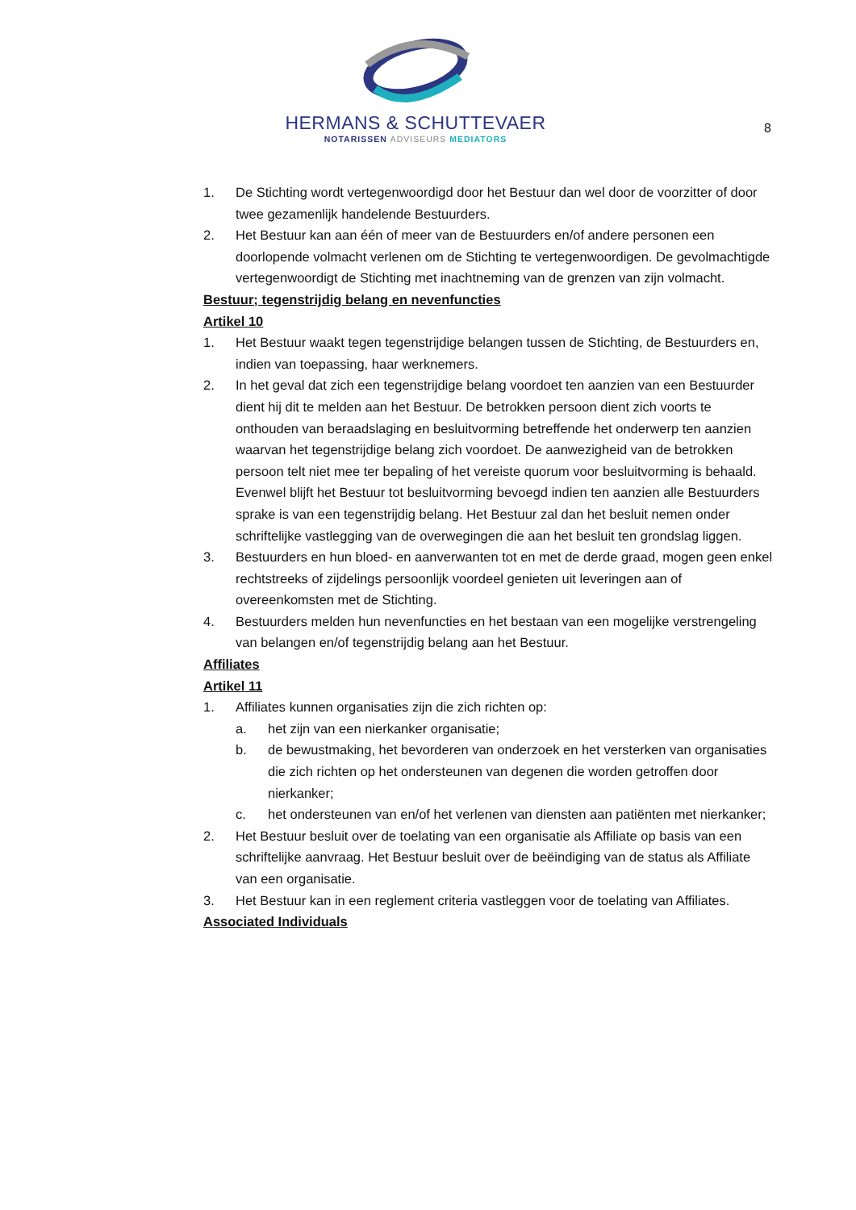HERMANS & SCHUTTEVAER
NOTARISSEN ADVISEURS MEDIATORS
8
1. De Stichting wordt vertegenwoordigd door het Bestuur dan wel door de voorzitter of door twee gezamenlijk handelende Bestuurders.
2. Het Bestuur kan aan één of meer van de Bestuurders en/of andere personen een doorlopende volmacht verlenen om de Stichting te vertegenwoordigen. De gevolmachtigde vertegenwoordigt de Stichting met inachtneming van de grenzen van zijn volmacht.
Bestuur; tegenstrijdig belang en nevenfuncties
Artikel 10
1. Het Bestuur waakt tegen tegenstrijdige belangen tussen de Stichting, de Bestuurders en, indien van toepassing, haar werknemers.
2. In het geval dat zich een tegenstrijdige belang voordoet ten aanzien van een Bestuurder dient hij dit te melden aan het Bestuur. De betrokken persoon dient zich voorts te onthouden van beraadslaging en besluitvorming betreffende het onderwerp ten aanzien waarvan het tegenstrijdige belang zich voordoet. De aanwezigheid van de betrokken persoon telt niet mee ter bepaling of het vereiste quorum voor besluitvorming is behaald.
Evenwel blijft het Bestuur tot besluitvorming bevoegd indien ten aanzien alle Bestuurders sprake is van een tegenstrijdig belang. Het Bestuur zal dan het besluit nemen onder schriftelijke vastlegging van de overwegingen die aan het besluit ten grondslag liggen.
3. Bestuurders en hun bloed- en aanverwanten tot en met de derde graad, mogen geen enkel rechtstreeks of zijdelings persoonlijk voordeel genieten uit leveringen aan of overeenkomsten met de Stichting.
4. Bestuurders melden hun nevenfuncties en het bestaan van een mogelijke verstrengeling van belangen en/of tegenstrijdig belang aan het Bestuur.
Affiliates
Artikel 11
1. Affiliates kunnen organisaties zijn die zich richten op:
a. het zijn van een nierkanker organisatie;
b. de bewustmaking, het bevorderen van onderzoek en het versterken van organisaties die zich richten op het ondersteunen van degenen die worden getroffen door nierkanker;
c. het ondersteunen van en/of het verlenen van diensten aan patiënten met nierkanker;
2. Het Bestuur besluit over de toelating van een organisatie als Affiliate op basis van een schriftelijke aanvraag. Het Bestuur besluit over de beëindiging van de status als Affiliate van een organisatie.
3. Het Bestuur kan in een reglement criteria vastleggen voor de toelating van Affiliates.
Associated Individuals